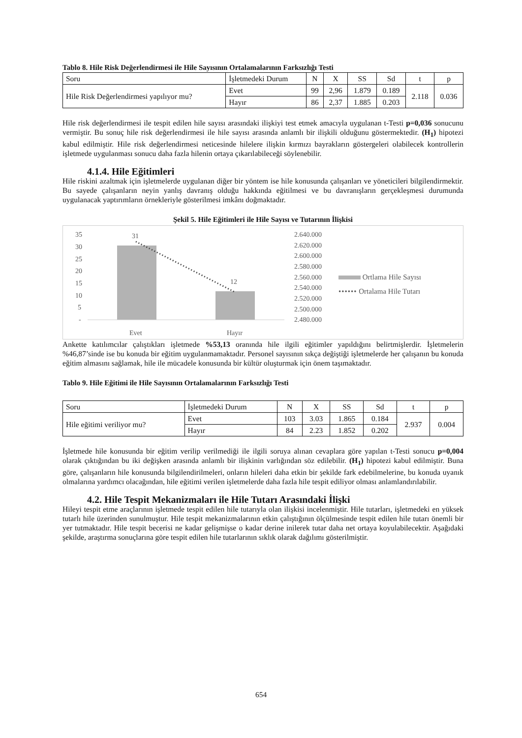Tablo 8. Hile Risk Değerlendirmesi ile Hile Sayısının Ortalamalarının Farksızlığı Testi
| Soru | İşletmedeki Durum | N | X | SS | Sd | t | p |
| Hile Risk Değerlendirmesi yapılıyor mu? | Evet | 99 | 2,96 | 1.879 | 0.189 | 2.118 | 0.036 |
| | Hayır | 86 | 2,37 | 1.885 | 0.203 | | |
Hile risk değerlendirmesi ile tespit edilen hile sayısı arasındaki ilişkiyi test etmek amacıyla uygulanan t-Testi p=0,036 sonucunu vermiştir. Bu sonuç hile risk değerlendirmesi ile hile sayısı arasında anlamlı bir ilişkili olduğunu göstermektedir. (H<sub>1</sub>) hipotezi kabul edilmiştir. Hile risk değerlendirmesi neticesinde hilelere ilişkin kırmızı bayrakların göstergeleri olabilecek kontrollerin işletmede uygulanması sonucu daha fazla hilenin ortaya çıkarılabileceği söylenebilir.
4.1.4. Hile Eğitimleri
Hile riskini azaltmak için işletmelerde uygulanan diğer bir yöntem ise hile konusunda çalışanları ve yöneticileri bilgilendirmektir. Bu sayede çalışanların neyin yanlış davranış olduğu hakkında eğitilmesi ve bu davranışların gerçekleşmesi durumunda uygulanacak yaptırımların örnekleriyle gösterilmesi imkânı doğmaktadır.
Şekil 5. Hile Eğitimleri ile Hile Sayısı ve Tutarının İlişkisi
35
30
25
20
15
10
5
-
Evet
Hayır
2.640.000
2.620.000
2.600.000
2.580.000
2.560.000
2.540.000
2.520.000
2.500.000
2.480.000
31
12
Ortlama Hile Sayısı
•••••• Ortalama Hile Tutarı
Ankette katılımcılar çalıştıkları işletmede %53,13 oranında hile ilgili eğitimler yapıldığını belirtmişlerdir. İşletmelerin %46,87’sinde ise bu konuda bir eğitim uygulanmamaktadır. Personel sayısının sıkça değiştiği işletmelerde her çalışanın bu konuda eğitim almasını sağlamak, hile ile mücadele konusunda bir kültür oluşturmak için önem taşımaktadır.
Tablo 9. Hile Eğitimi ile Hile Sayısının Ortalamalarının Farksızlığı Testi
| Soru | İşletmedeki Durum | N | X | SS | Sd | t | p |
| Hile eğitimi veriliyor mu? | Evet | 103 | 3.03 | 1.865 | 0.184 | 2.937 | 0.004 |
| | Hayır | 84 | 2.23 | 1.852 | 0.202 | | |
İşletmede hile konusunda bir eğitim verilip verilmediği ile ilgili soruya alınan cevaplara göre yapılan t-Testi sonucu p=0,004 olarak çıktığından bu iki değişken arasında anlamlı bir ilişkinin varlığından söz edilebilir. (H<sub>1</sub>) hipotezi kabul edilmiştir. Buna göre, çalışanların hile konusunda bilgilendirilmeleri, onların hileleri daha etkin bir şekilde fark edebilmelerine, bu konuda uyanık olmalarına yardımcı olacağından, hile eğitimi verilen işletmelerde daha fazla hile tespit ediliyor olması anlamlandırılabilir.
4.2. Hile Tespit Mekanizmaları ile Hile Tutarı Arasındaki İlişki
Hileyi tespit etme araçlarının işletmede tespit edilen hile tutarıyla olan ilişkisi incelenmiştir. Hile tutarları, işletmedeki en yüksek tutarlı hile üzerinden sunulmuştur. Hile tespit mekanizmalarının etkin çalıştığının ölçülmesinde tespit edilen hile tutarı önemli bir yer tutmaktadır. Hile tespit becerisi ne kadar gelişmişse o kadar derine inilerek tutar daha net ortaya koyulabilecektir. Aşağıdaki şekilde, araştırma sonuçlarına göre tespit edilen hile tutarlarının sıklık olarak dağılımı gösterilmiştir.
654